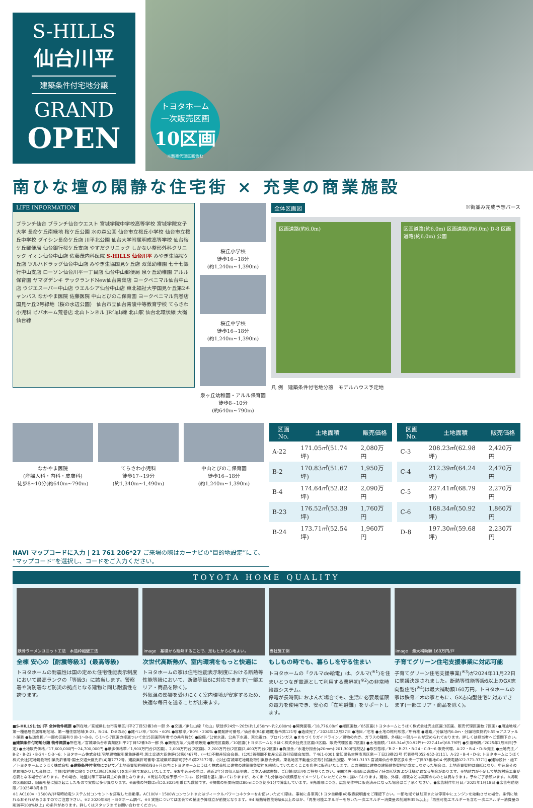S-HILLS
仙台川平
建築条件付宅地分譲
GRAND
OPEN
トヨタホーム
一次販売区画
10区画
※販売代理区画含む
南ひな壇の閑静な住宅街 × 充実の商業施設
LIFE INFORMATION
ブランチ仙台 ブランチ仙台ウエスト 宮城学院中学校高等学校 宮城学院女子大学 長命ケ丘南緑地 桜ケ丘公園 水の森公園 仙台市立桜丘小学校 仙台市立桜丘中学校 ダイシン長命ケ丘店 川平北公園 仙台大学附属明成高等学校 仙台桜ケ丘郵便局 仙台銀行桜ケ丘支店 やすだクリニック しかない整形外科クリニック イオン仙台中山店 佐藤茂内科医院 S-HILLS 仙台川平 みやぎ生協桜ケ丘店 ツルハドラッグ仙台中山店 みやぎ生協国見ケ丘店 双葉幼稚園 七十七銀行中山支店 ローソン仙台川平一丁目店 仙台中山郵便局 泉ケ丘幼稚園 アルル保育園 ヤマダデンキ テックランドNew仙台青葉店 ヨークベニマル仙台中山店 ウジエスーパー中山店 ウエルシア仙台中山店 東北福祉大学国見ケ丘第2キャンパス なかやま医院 佐藤医院 中山とびのこ保育園 ヨークベニマル荒巻店 国見ケ丘2号緑地（桜の水辺公園） 仙台市立仙台青陵中等教育学校 てらさわ小児科 ビバホーム荒巻店 北山トンネル JR仙山線 北山駅 仙台北環状線 大衡仙台線
桜丘小学校
徒歩16~18分
(約1,240m~1,390m)
桜丘中学校
徒歩16~18分
(約1,240m~1,390m)
泉ヶ丘幼稚園・アルル保育園
徒歩8~10分
(約640m~790m)
全体区画図 ※街並み完成予想パース
区画道路(約6.0m) 区画道路(約6.0m) 区画道路(約6.0m) D-8 区画道路(約6.0m) 公園
凡 例　建築条件付宅地分譲　モデルハウス予定地
なかやま医院
(産婦人科・内科・皮膚科)
徒歩8~10分(約640m~790m)
てらさわ小児科
徒歩17~19分
(約1,340m~1,490m)
中山とびのこ保育園
徒歩16~18分
(約1,240m~1,390m)
| 区画No. | 土地面積 | 販売価格 |
| --- | --- | --- |
| A-22 | 171.05㎡(51.74坪) | 2,080万円 |
| B-2 | 170.83㎡(51.67坪) | 1,950万円 |
| B-4 | 174.64㎡(52.82坪) | 2,090万円 |
| B-23 | 176.52㎡(53.39坪) | 1,760万円 |
| B-24 | 173.71㎡(52.54坪) | 1,960万円 |
| 区画No. | 土地面積 | 販売価格 |
| --- | --- | --- |
| C-3 | 208.23㎡(62.98坪) | 2,420万円 |
| C-4 | 212.39㎡(64.24坪) | 2,470万円 |
| C-5 | 227.41㎡(68.79坪) | 2,270万円 |
| C-6 | 168.34㎡(50.92坪) | 1,860万円 |
| D-8 | 197.30㎡(59.68坪) | 2,230万円 |
NAVI マップコードに入力 | 21 761 206*27 ご来場の際はカーナビの“目的地設定”にて、“マップコード”を選択し、コードをご入力ください。
TOYOTA HOME QUALITY
鉄骨ラーメンユニット工法　木造枠組壁工法
全棟 安心の【耐震等級3】(最高等級)
トヨタホームの耐震性は国の定めた住宅性能表示制度において最高ランクの「等級3」に該当します。警察署や消防署など防災の拠点となる建物と同じ耐震性を誇ります。
image　基礎から断熱することで、足もとから心地よい。
次世代高断熱が、室内環境をもっと快適に
トヨタホームの家は住宅性能表示制度における断熱等性能等級において、断熱等級6に対応できます(一部エリア・商品を除く)。
外気温の影響を受けにくく室内環境が安定するため、快適な毎日を送ることが出来ます。
当社施工例
もしもの時でも、暮らしを守る住まい
トヨタホームの「クルマde給電」は、クルマ(<sup>※1</sup>)を住まいとつなぎ電源として利用する業界初(<sup>※2</sup>)の非常時給電システム。
停電が長時間におよんだ場合でも、生活に必要最低限の電力を使用でき、安心の「在宅避難」をサポートします。
image　最大補助額 160万円/戸
子育てグリーン住宅支援事業に対応可能
子育てグリーン住宅支援事業(<sup>※3</sup>)が2024年11月22日に閣議決定されました。断熱等性能等級6以上のGX志向型住宅(<sup>※4</sup>)は最大補助額160万円。トヨタホームの家は鉄骨／木の家ともに、GX志向型住宅に対応できます(一部エリア・商品を除く)。
■S-HILLS仙台川平 全体物件概要 ●所在地／宮城県仙台市青葉区川平2丁目52番3の一部 外 ●交通／JR仙山線「北山」駅徒歩24分～26分(約1,850m～約2,080m) ●開発面積／18,776.08㎡ ●総区画数／85区画(トヨタホームとうほく株式会社売主区画:3区画、販売代理区画数:7区画) ●用途地域／第一種低層住居専用地域、第一種住居地域(B-23、B-24、D-8のみ) ●建ぺい率／50%・60% ●容積率／80%・200% ●開発許可番号／仙台市(R4都建開)指令第121号 ●造成完了／2024年12月27日 ●地目／宅地 ●土地の権利形態／所有権 ●道路／分譲地内6.0m・分譲地東側約9.55mアスファルト舗装 ●私道負担／一部の区画有り(B-1～B-8、C-1～C-7区画の接道ついて全15区画所有者での共有持分) ●設備／公営水道、公共下水道、東北電力、プロパンガス ●まちづくりガイドライン／建物の向き、ガラスの種類、外構に一部ルールが定められております。詳しくは担当者へご質問下さい。■建築条件付宅地分譲 物件概要●所在地／宮城県仙台市青葉区川平2丁目52番3の一部 外 ●販売方法／先着順販売 ●販売区画数／10区画(トヨタホームとうほく株式会社売主区画:3区画、販売代理区画:7区画) ●土地面積／168.34㎡(50.92坪)～227.41㎡(68.79坪) ●引渡時期／2025年1月末日(予定) ●土地販売価格／17,600,000円～24,700,000円 ●最多価格帯／1,900万円台(2区画)、2,000万円台(2区画)、2,200万円台(2区画)2,400万円台(2区画) ●負担金／水道分担金(φ20mm):201,300円(税込) ●取引態様／B-2・B-23・B-24・C-3～6:販売代理、A-22・B-4・D-8:売主 ●土地売主／B-2・B-23・B-24・C-3～6: トヨタホーム株式会社[宅地建物取引業免許番号:国土交通大臣免許(5)第6467号、(一社)不動産協会会員、(公社)首都圏不動産公正取引協議会加盟、〒461-0001 愛知県名古屋市東区泉一丁目23番22号 代表番号052-952-3111]、A-22・B-4・D-8: トヨタホームとうほく株式会社[宅地建物取引業免許番号:国土交通大臣免許(4)第7772号、建設業許可番号:宮城県知事許可(特-5)第23172号、(公社)宮城県宅地建物取引業協会会員、東北地区不動産公正取引協議会加盟、〒981-3133 宮城県仙台市泉区泉中央一丁目33番地の4 代表電話022-371-3771] ●建物設計・施工／トヨタホームとうほく株式会社 ●建築条件付宅地について／土地売買契約締結後3ヶ月以内にトヨタホームとうほく株式会社と建物の建築請負契約を締結していただくことを条件に販売いたします。この期間に建物の建築請負契約が成立しなかった場合は、土地売買契約は白紙になり、申込金その他お預かりした金額は、全額(契約書に貼りつけた印紙代を除く)を無利息でお返しいたします。※お申込みの際は、直近2年分の収入証明書、ご本人確認書類、ご印鑑(認印)をご持参ください。※開発許可図面と造成完了時の形状および仕様が異なる場合があります。※地耐力が不足して地盤対策工事が必要となる場合があります。その場合、地盤対策工事は買主の負担となります。※街並み完成予想パースは、設計図を基に描いておりますが、あくまでも分譲地の規模感をイメージしていただくために描いております。建物、外構、植栽などは実際のものとは異なります。予めご了承願います。※掲載の区画図は、図面を基に描き起こしたもので実際と多少異なります。※面積の坪数は㎡に0.3025を乗じた数値です。※掲載の所要時間は80mにつき徒歩1分で算出しています。※先着順につき、広告制作中に販売済みになった場合はご了承ください。●広告制作年月日／2025年1月18日 ●広告有効期限／2025年3月末日
※1 AC100V・1500W/非常時給電システム付コンセントを搭載した自動車。AC100V・1500Wコンセントまたはヴィークルパワーコネクターをお使いいただく際は、事前に各車両(トヨタ自動車)の取扱説明書をご確認下さい。一部地域では駐車または停車中にエンジンを始動させた場合、条例に触れるおそれがありますのでご注意下さい。※2 2020年8月トヨタホーム調べ。※3 実施については国会での補正予算成立が前提となります。※4 断熱等性能等級6以上のほか、「再生可能エネルギーを除いた一次エネルギー消費量の削減率35%以上」「再生可能エネルギーを含む一次エネルギー消費量の削減率100%以上」の条件があります。詳しくはスタッフまでお問い合わせください。